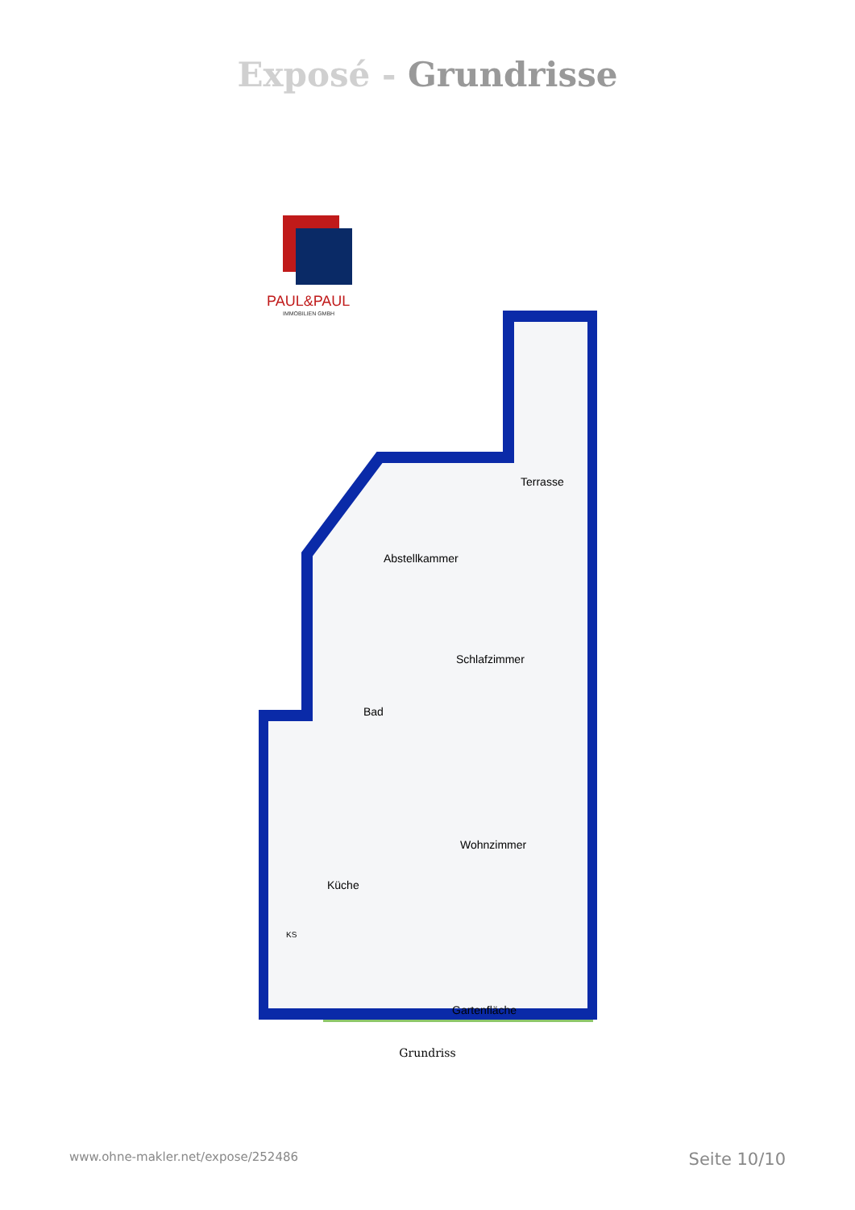Exposé - Grundrisse
PAUL&PAUL
IMMOBILIEN GMBH
Terrasse
Abstellkammer
Schlafzimmer
Bad
Wohnzimmer
Küche
KS
Gartenfläche
Grundriss
www.ohne-makler.net/expose/252486 Seite 10/10